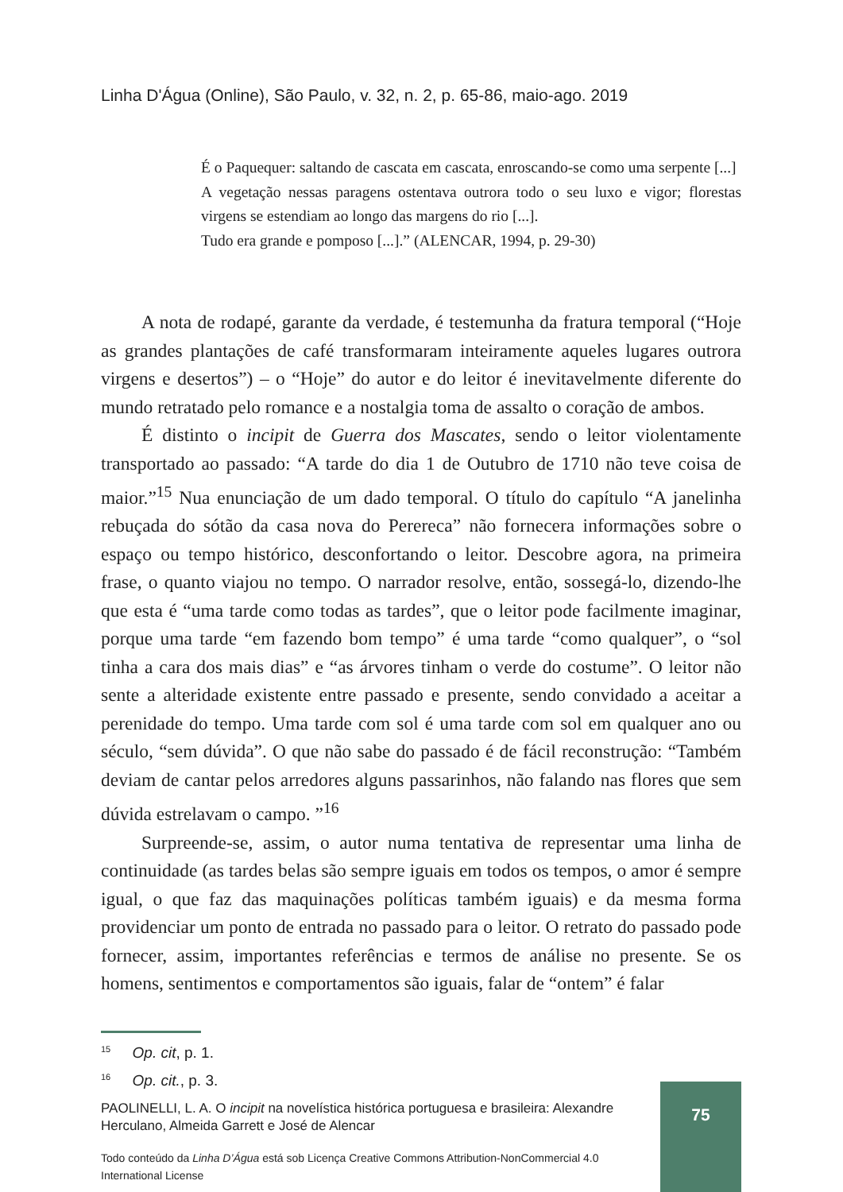Linha D'Água (Online), São Paulo, v. 32, n. 2, p. 65-86, maio-ago. 2019
É o Paquequer: saltando de cascata em cascata, enroscando-se como uma serpente [...]
A vegetação nessas paragens ostentava outrora todo o seu luxo e vigor; florestas virgens se estendiam ao longo das margens do rio [...].
Tudo era grande e pomposo [...].” (ALENCAR, 1994, p. 29-30)
A nota de rodapé, garante da verdade, é testemunha da fratura temporal (“Hoje as grandes plantações de café transformaram inteiramente aqueles lugares outrora virgens e desertos”) – o “Hoje” do autor e do leitor é inevitavelmente diferente do mundo retratado pelo romance e a nostalgia toma de assalto o coração de ambos.
É distinto o incipit de Guerra dos Mascates, sendo o leitor violentamente transportado ao passado: “A tarde do dia 1 de Outubro de 1710 não teve coisa de maior.”<sup>15</sup> Nua enunciação de um dado temporal. O título do capítulo “A janelinha rebuçada do sótão da casa nova do Perereca” não fornecera informações sobre o espaço ou tempo histórico, desconfortando o leitor. Descobre agora, na primeira frase, o quanto viajou no tempo. O narrador resolve, então, sossegá-lo, dizendo-lhe que esta é “uma tarde como todas as tardes”, que o leitor pode facilmente imaginar, porque uma tarde “em fazendo bom tempo” é uma tarde “como qualquer”, o “sol tinha a cara dos mais dias” e “as árvores tinham o verde do costume”. O leitor não sente a alteridade existente entre passado e presente, sendo convidado a aceitar a perenidade do tempo. Uma tarde com sol é uma tarde com sol em qualquer ano ou século, “sem dúvida”. O que não sabe do passado é de fácil reconstrução: “Também deviam de cantar pelos arredores alguns passarinhos, não falando nas flores que sem dúvida estrelavam o campo. ”<sup>16</sup>
Surpreende-se, assim, o autor numa tentativa de representar uma linha de continuidade (as tardes belas são sempre iguais em todos os tempos, o amor é sempre igual, o que faz das maquinações políticas também iguais) e da mesma forma providenciar um ponto de entrada no passado para o leitor. O retrato do passado pode fornecer, assim, importantes referências e termos de análise no presente. Se os homens, sentimentos e comportamentos são iguais, falar de “ontem” é falar
<sup>15</sup> Op. cit, p. 1.
<sup>16</sup> Op. cit., p. 3.
PAOLINELLI, L. A. O incipit na novelística histórica portuguesa e brasileira: Alexandre Herculano, Almeida Garrett e José de Alencar
Todo conteúdo da Linha D’Água está sob Licença Creative Commons Attribution-NonCommercial 4.0 International License
75